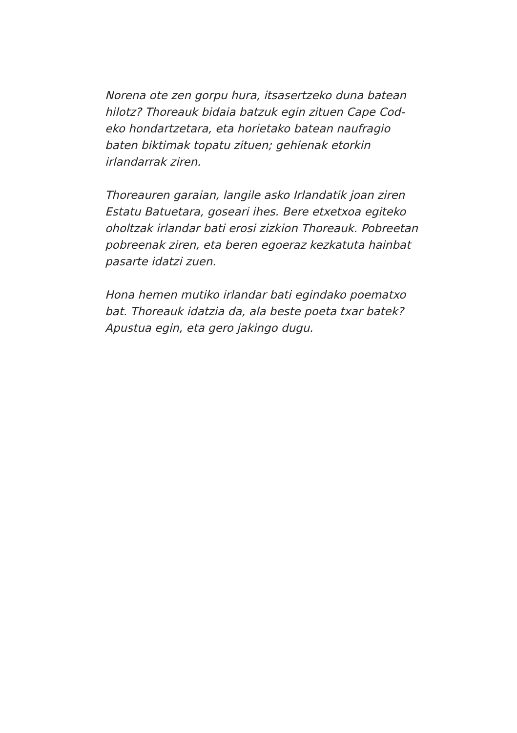Norena ote zen gorpu hura, itsasertzeko duna batean hilotz? Thoreauk bidaia batzuk egin zituen Cape Cod-eko hondartzetara, eta horietako batean naufragio baten biktimak topatu zituen; gehienak etorkin irlandarrak ziren.
Thoreauren garaian, langile asko Irlandatik joan ziren Estatu Batuetara, goseari ihes. Bere etxetxoa egiteko oholtzak irlandar bati erosi zizkion Thoreauk. Pobreetan pobreenak ziren, eta beren egoeraz kezkatuta hainbat pasarte idatzi zuen.
Hona hemen mutiko irlandar bati egindako poematxo bat. Thoreauk idatzia da, ala beste poeta txar batek? Apustua egin, eta gero jakingo dugu.